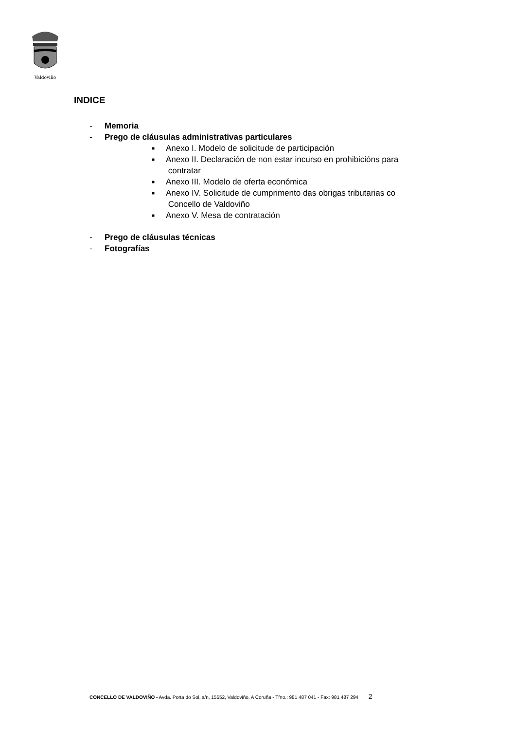Valdoviño
INDICE
- Memoria
- Prego de cláusulas administrativas particulares
■ Anexo I. Modelo de solicitude de participación
■ Anexo II. Declaración de non estar incurso en prohibicións para
contratar
■ Anexo III. Modelo de oferta económica
■ Anexo IV. Solicitude de cumprimento das obrigas tributarias co
Concello de Valdoviño
■ Anexo V. Mesa de contratación
- Prego de cláusulas técnicas
- Fotografías
CONCELLO DE VALDOVIÑO - Avda. Porta do Sol, s/n, 15552, Valdoviño, A Coruña - Tfno.: 981 487 041 - Fax: 981 487 294 2